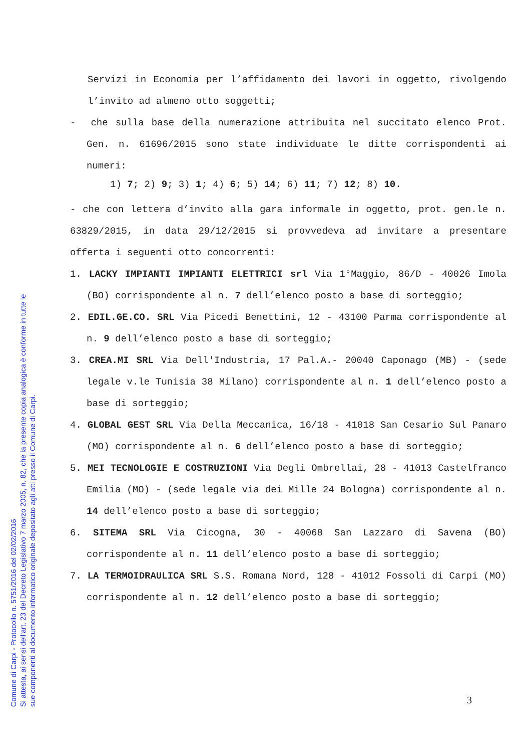Servizi in Economia per l’affidamento dei lavori in oggetto, rivolgendo l’invito ad almeno otto soggetti;
- che sulla base della numerazione attribuita nel succitato elenco Prot. Gen. n. 61696/2015 sono state individuate le ditte corrispondenti ai numeri:
1) 7; 2) 9; 3) 1; 4) 6; 5) 14; 6) 11; 7) 12; 8) 10.
- che con lettera d’invito alla gara informale in oggetto, prot. gen.le n. 63829/2015, in data 29/12/2015 si provvedeva ad invitare a presentare offerta i seguenti otto concorrenti:
1. LACKY IMPIANTI IMPIANTI ELETTRICI srl Via 1°Maggio, 86/D - 40026 Imola (BO) corrispondente al n. 7 dell’elenco posto a base di sorteggio;
2. EDIL.GE.CO. SRL Via Picedi Benettini, 12 - 43100 Parma corrispondente al n. 9 dell’elenco posto a base di sorteggio;
3. CREA.MI SRL Via Dell'Industria, 17 Pal.A.- 20040 Caponago (MB) - (sede legale v.le Tunisia 38 Milano) corrispondente al n. 1 dell’elenco posto a base di sorteggio;
4. GLOBAL GEST SRL Via Della Meccanica, 16/18 - 41018 San Cesario Sul Panaro (MO) corrispondente al n. 6 dell’elenco posto a base di sorteggio;
5. MEI TECNOLOGIE E COSTRUZIONI Via Degli Ombrellai, 28 - 41013 Castelfranco Emilia (MO) - (sede legale via dei Mille 24 Bologna) corrispondente al n. 14 dell’elenco posto a base di sorteggio;
6. SITEMA SRL Via Cicogna, 30 - 40068 San Lazzaro di Savena (BO) corrispondente al n. 11 dell’elenco posto a base di sorteggio;
7. LA TERMOIDRAULICA SRL S.S. Romana Nord, 128 - 41012 Fossoli di Carpi (MO) corrispondente al n. 12 dell’elenco posto a base di sorteggio;
3
Comune di Carpi - Protocollo n. 5751/2016 del 02/02/2016
Si attesta, ai sensi dell'art. 23 del Decreto Legislativo 7 marzo 2005, n. 82, che la presente copia analogica è conforme in tutte le
sue componenti al documento informatico originale depositato agli atti presso il Comune di Carpi.